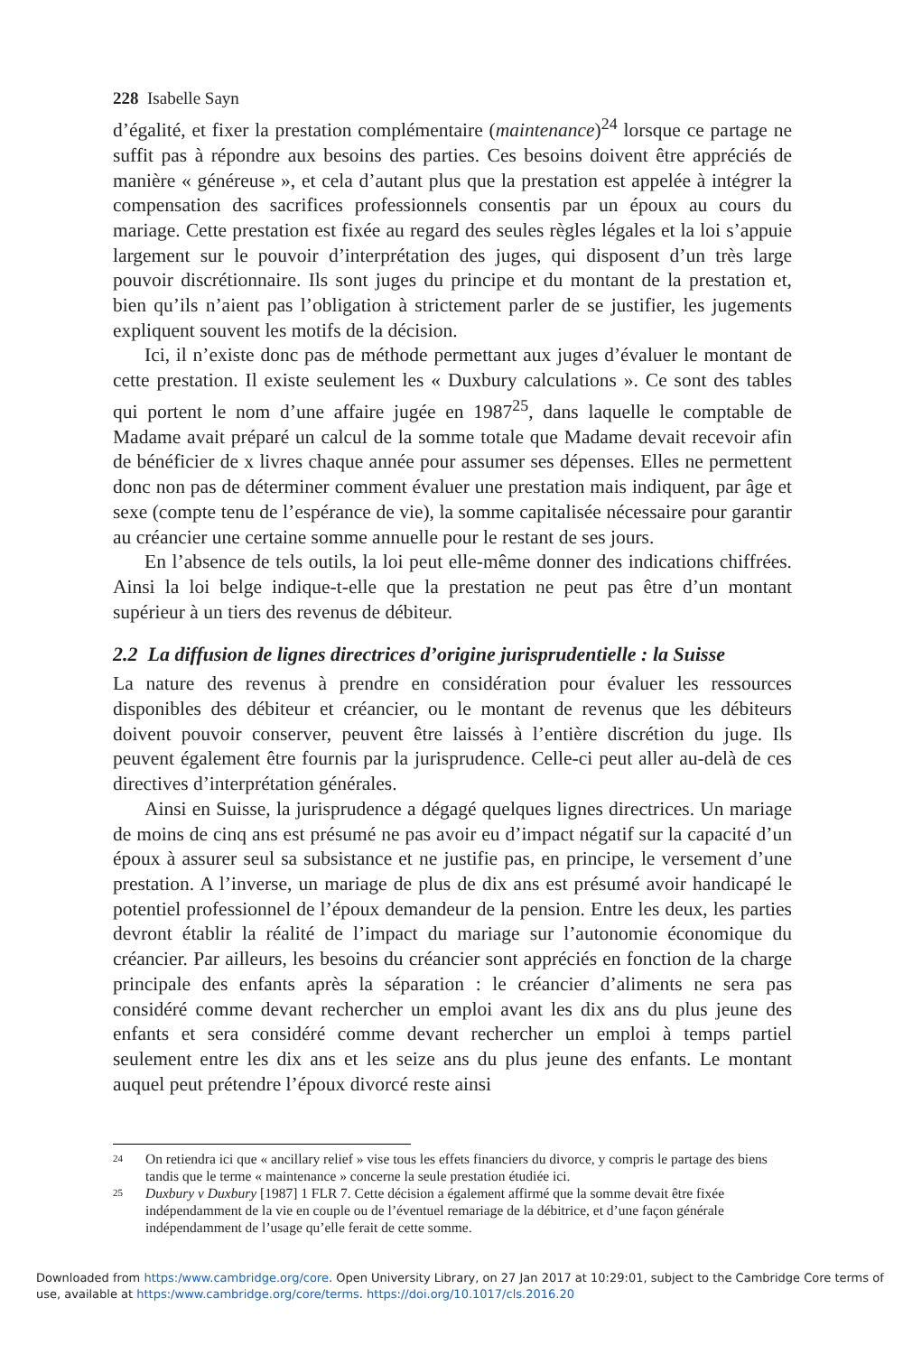228 Isabelle Sayn
d’égalité, et fixer la prestation complémentaire (maintenance)<sup>24</sup> lorsque ce partage ne suffit pas à répondre aux besoins des parties. Ces besoins doivent être appréciés de manière « généreuse », et cela d’autant plus que la prestation est appelée à intégrer la compensation des sacrifices professionnels consentis par un époux au cours du mariage. Cette prestation est fixée au regard des seules règles légales et la loi s’appuie largement sur le pouvoir d’interprétation des juges, qui disposent d’un très large pouvoir discrétionnaire. Ils sont juges du principe et du montant de la prestation et, bien qu’ils n’aient pas l’obligation à strictement parler de se justifier, les jugements expliquent souvent les motifs de la décision.
Ici, il n’existe donc pas de méthode permettant aux juges d’évaluer le montant de cette prestation. Il existe seulement les « Duxbury calculations ». Ce sont des tables qui portent le nom d’une affaire jugée en 1987<sup>25</sup>, dans laquelle le comptable de Madame avait préparé un calcul de la somme totale que Madame devait recevoir afin de bénéficier de x livres chaque année pour assumer ses dépenses. Elles ne permettent donc non pas de déterminer comment évaluer une prestation mais indiquent, par âge et sexe (compte tenu de l’espérance de vie), la somme capitalisée nécessaire pour garantir au créancier une certaine somme annuelle pour le restant de ses jours.
En l’absence de tels outils, la loi peut elle-même donner des indications chiffrées. Ainsi la loi belge indique-t-elle que la prestation ne peut pas être d’un montant supérieur à un tiers des revenus de débiteur.
2.2 La diffusion de lignes directrices d’origine jurisprudentielle : la Suisse
La nature des revenus à prendre en considération pour évaluer les ressources disponibles des débiteur et créancier, ou le montant de revenus que les débiteurs doivent pouvoir conserver, peuvent être laissés à l’entière discrétion du juge. Ils peuvent également être fournis par la jurisprudence. Celle-ci peut aller au-delà de ces directives d’interprétation générales.
Ainsi en Suisse, la jurisprudence a dégagé quelques lignes directrices. Un mariage de moins de cinq ans est présumé ne pas avoir eu d’impact négatif sur la capacité d’un époux à assurer seul sa subsistance et ne justifie pas, en principe, le versement d’une prestation. A l’inverse, un mariage de plus de dix ans est présumé avoir handicapé le potentiel professionnel de l’époux demandeur de la pension. Entre les deux, les parties devront établir la réalité de l’impact du mariage sur l’autonomie économique du créancier. Par ailleurs, les besoins du créancier sont appréciés en fonction de la charge principale des enfants après la séparation : le créancier d’aliments ne sera pas considéré comme devant rechercher un emploi avant les dix ans du plus jeune des enfants et sera considéré comme devant rechercher un emploi à temps partiel seulement entre les dix ans et les seize ans du plus jeune des enfants. Le montant auquel peut prétendre l’époux divorcé reste ainsi
24
On retiendra ici que « ancillary relief » vise tous les effets financiers du divorce, y compris le partage des biens tandis que le terme « maintenance » concerne la seule prestation étudiée ici.
25
Duxbury v Duxbury [1987] 1 FLR 7. Cette décision a également affirmé que la somme devait être fixée indépendamment de la vie en couple ou de l’éventuel remariage de la débitrice, et d’une façon générale indépendamment de l’usage qu’elle ferait de cette somme.
Downloaded from https:/www.cambridge.org/core. Open University Library, on 27 Jan 2017 at 10:29:01, subject to the Cambridge Core terms of use, available at https:/www.cambridge.org/core/terms. https://doi.org/10.1017/cls.2016.20